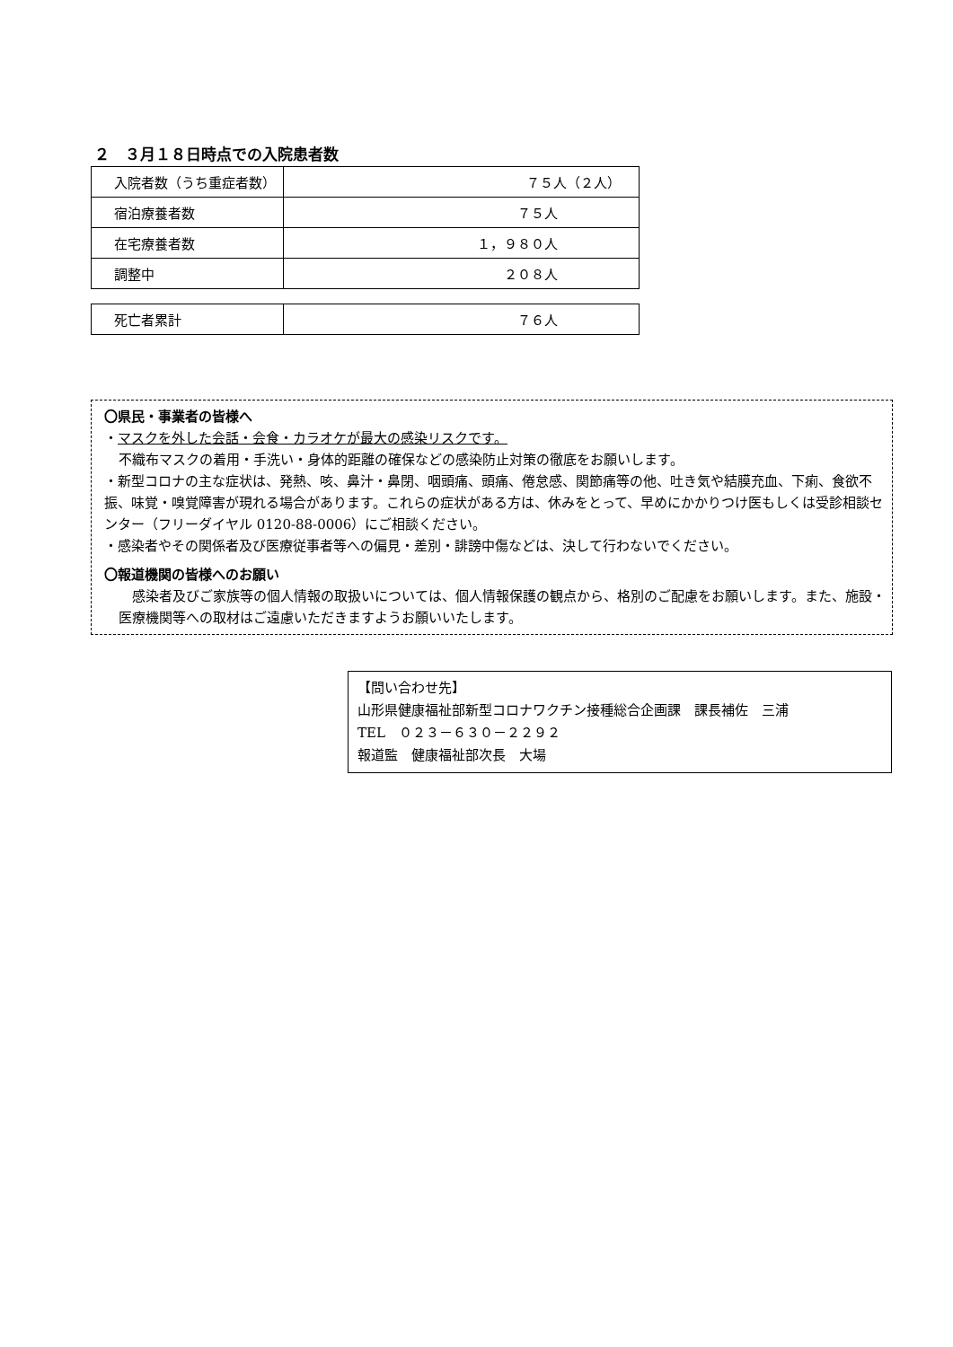２　３月１８日時点での入院患者数
| 入院者数（うち重症者数） | ７５人（２人） |
| 宿泊療養者数 | ７５人 |
| 在宅療養者数 | １，９８０人 |
| 調整中 | ２０８人 |
| 死亡者累計 | ７６人 |
〇県民・事業者の皆様へ
・マスクを外した会話・会食・カラオケが最大の感染リスクです。
不織布マスクの着用・手洗い・身体的距離の確保などの感染防止対策の徹底をお願いします。
・新型コロナの主な症状は、発熱、咳、鼻汁・鼻閉、咽頭痛、頭痛、倦怠感、関節痛等の他、吐き気や結膜充血、下痢、食欲不振、味覚・嗅覚障害が現れる場合があります。これらの症状がある方は、休みをとって、早めにかかりつけ医もしくは受診相談センター（フリーダイヤル 0120-88-0006）にご相談ください。
・感染者やその関係者及び医療従事者等への偏見・差別・誹謗中傷などは、決して行わないでください。
〇報道機関の皆様へのお願い
　感染者及びご家族等の個人情報の取扱いについては、個人情報保護の観点から、格別のご配慮をお願いします。また、施設・医療機関等への取材はご遠慮いただきますようお願いいたします。
【問い合わせ先】
山形県健康福祉部新型コロナワクチン接種総合企画課　課長補佐　三浦
TEL　０２３－６３０－２２９２
報道監　健康福祉部次長　大場